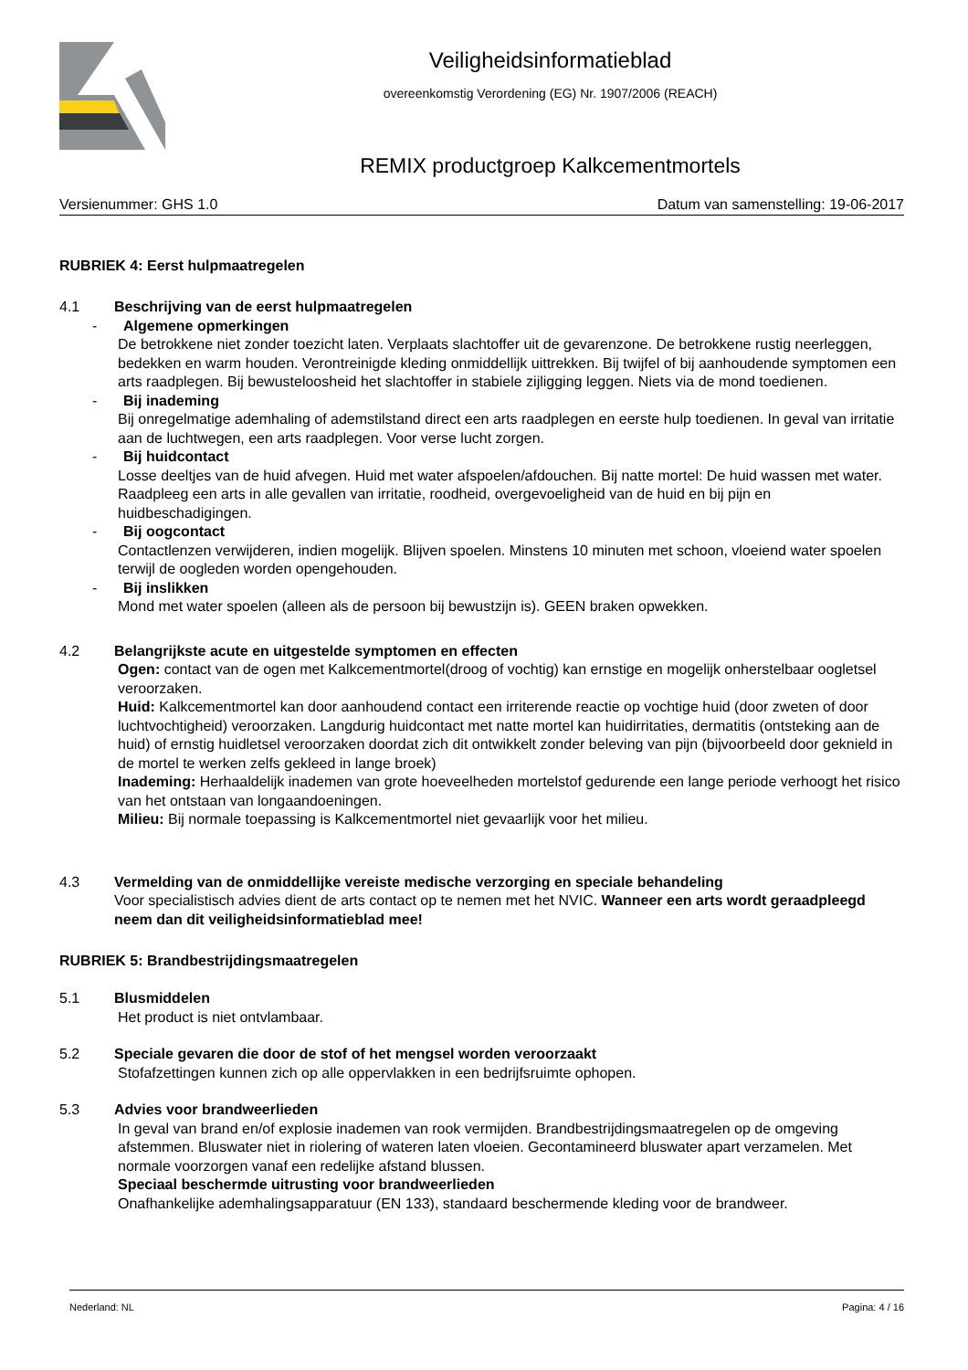Veiligheidsinformatieblad
overeenkomstig Verordening (EG) Nr. 1907/2006 (REACH)
REMIX productgroep Kalkcementmortels
Versienummer: GHS 1.0 Datum van samenstelling: 19-06-2017
RUBRIEK 4: Eerst hulpmaatregelen
4.1 Beschrijving van de eerst hulpmaatregelen
- Algemene opmerkingen
De betrokkene niet zonder toezicht laten. Verplaats slachtoffer uit de gevarenzone. De betrokkene rustig neerleggen, bedekken en warm houden. Verontreinigde kleding onmiddellijk uittrekken. Bij twijfel of bij aanhoudende symptomen een arts raadplegen. Bij bewusteloosheid het slachtoffer in stabiele zijligging leggen. Niets via de mond toedienen.
- Bij inademing
Bij onregelmatige ademhaling of ademstilstand direct een arts raadplegen en eerste hulp toedienen. In geval van irritatie aan de luchtwegen, een arts raadplegen. Voor verse lucht zorgen.
- Bij huidcontact
Losse deeltjes van de huid afvegen. Huid met water afspoelen/afdouchen. Bij natte mortel: De huid wassen met water. Raadpleeg een arts in alle gevallen van irritatie, roodheid, overgevoeligheid van de huid en bij pijn en huidbeschadigingen.
- Bij oogcontact
Contactlenzen verwijderen, indien mogelijk. Blijven spoelen. Minstens 10 minuten met schoon, vloeiend water spoelen terwijl de oogleden worden opengehouden.
- Bij inslikken
Mond met water spoelen (alleen als de persoon bij bewustzijn is). GEEN braken opwekken.
4.2 Belangrijkste acute en uitgestelde symptomen en effecten
Ogen: contact van de ogen met Kalkcementmortel(droog of vochtig) kan ernstige en mogelijk onherstelbaar oogletsel veroorzaken.
Huid: Kalkcementmortel kan door aanhoudend contact een irriterende reactie op vochtige huid (door zweten of door luchtvochtigheid) veroorzaken. Langdurig huidcontact met natte mortel kan huidirritaties, dermatitis (ontsteking aan de huid) of ernstig huidletsel veroorzaken doordat zich dit ontwikkelt zonder beleving van pijn (bijvoorbeeld door geknield in de mortel te werken zelfs gekleed in lange broek)
Inademing: Herhaaldelijk inademen van grote hoeveelheden mortelstof gedurende een lange periode verhoogt het risico van het ontstaan van longaandoeningen.
Milieu: Bij normale toepassing is Kalkcementmortel niet gevaarlijk voor het milieu.
4.3 Vermelding van de onmiddellijke vereiste medische verzorging en speciale behandeling
Voor specialistisch advies dient de arts contact op te nemen met het NVIC. Wanneer een arts wordt geraadpleegd neem dan dit veiligheidsinformatieblad mee!
RUBRIEK 5: Brandbestrijdingsmaatregelen
5.1 Blusmiddelen
Het product is niet ontvlambaar.
5.2 Speciale gevaren die door de stof of het mengsel worden veroorzaakt
Stofafzettingen kunnen zich op alle oppervlakken in een bedrijfsruimte ophopen.
5.3 Advies voor brandweerlieden
In geval van brand en/of explosie inademen van rook vermijden. Brandbestrijdingsmaatregelen op de omgeving afstemmen. Bluswater niet in riolering of wateren laten vloeien. Gecontamineerd bluswater apart verzamelen. Met normale voorzorgen vanaf een redelijke afstand blussen.
Speciaal beschermde uitrusting voor brandweerlieden
Onafhankelijke ademhalingsapparatuur (EN 133), standaard beschermende kleding voor de brandweer.
Nederland: NL Pagina: 4 / 16